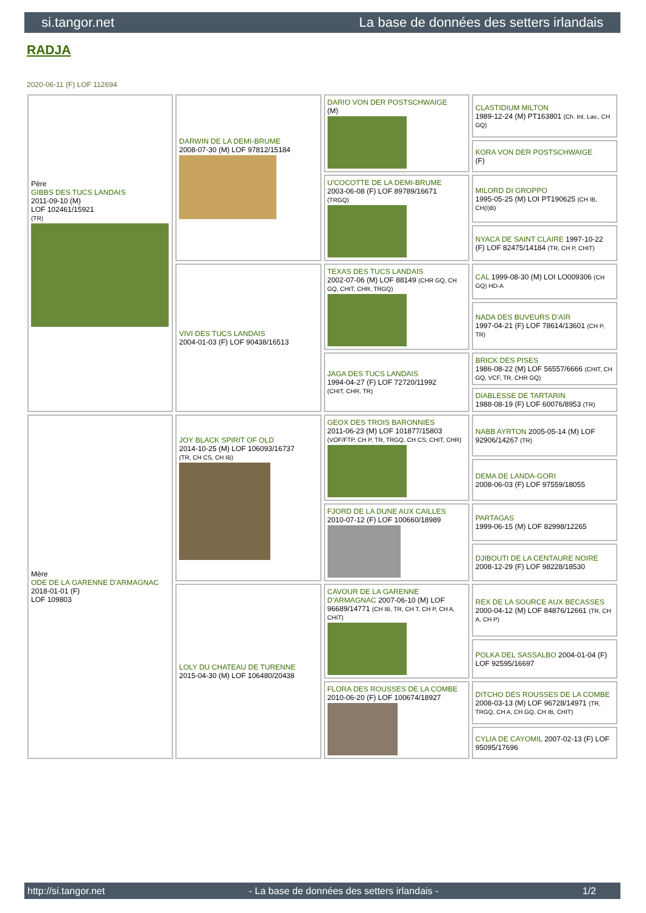si.tangor.net La base de données des setters irlandais
RADJA
2020-06-11 (F) LOF 112694
| Père GIBBS DES TUCS LANDAIS 2011-09-10 (M) LOF 102461/15921 (TR) | DARWIN DE LA DEMI-BRUME 2008-07-30 (M) LOF 97812/15184 | DARIO VON DER POSTSCHWAIGE (M) | CLASTIDIUM MILTON 1989-12-24 (M) PT163801 (Ch. Int. Lav., CH GQ) |
| | | | KORA VON DER POSTSCHWAIGE (F) |
| | | U'COCOTTE DE LA DEMI-BRUME 2003-06-08 (F) LOF 89789/16671 (TRGQ) | MILORD DI GROPPO 1995-05-25 (M) LOI PT190625 (CH IB, CH(I)B) |
| | | | NYACA DE SAINT CLAIRE 1997-10-22 (F) LOF 82475/14184 (TR, CH P, CHIT) |
| | VIVI DES TUCS LANDAIS 2004-01-03 (F) LOF 90438/16513 | TEXAS DES TUCS LANDAIS 2002-07-06 (M) LOF 88149 (CHR GQ, CH GQ, CHIT, CHR, TRGQ) | CAL 1999-08-30 (M) LOI LO009306 (CH GQ) HD-A |
| | | | NADA DES BUVEURS D'AIR 1997-04-21 (F) LOF 78614/13601 (CH P, TR) |
| | | JAGA DES TUCS LANDAIS 1994-04-27 (F) LOF 72720/11992 (CHIT, CHR, TR) | BRICK DES PISES 1986-08-22 (M) LOF 56557/6666 (CHIT, CH GQ, VCF, TR, CHR GQ) |
| | | | DIABLESSE DE TARTARIN 1988-08-19 (F) LOF 60076/8953 (TR) |
| Mère ODE DE LA GARENNE D'ARMAGNAC 2018-01-01 (F) LOF 109803 | JOY BLACK SPIRIT OF OLD 2014-10-25 (M) LOF 106093/16737 (TR, CH CS, CH IB) | GEOX DES TROIS BARONNIES 2011-06-23 (M) LOF 101877/15803 (VOF/FTP, CH P, TR, TRGQ, CH CS, CHIT, CHR) | NABB AYRTON 2005-05-14 (M) LOF 92906/14267 (TR) |
| | | | DEMA DE LANDA-GORI 2008-06-03 (F) LOF 97559/18055 |
| | | FJORD DE LA DUNE AUX CAILLES 2010-07-12 (F) LOF 100660/18989 | PARTAGAS 1999-06-15 (M) LOF 82998/12265 |
| | | | DJIBOUTI DE LA CENTAURE NOIRE 2008-12-29 (F) LOF 98228/18530 |
| | LOLY DU CHATEAU DE TURENNE 2015-04-30 (M) LOF 106480/20438 | CAVOUR DE LA GARENNE D'ARMAGNAC 2007-06-10 (M) LOF 96689/14771 (CH IB, TR, CH T, CH P, CH A, CHIT) | REX DE LA SOURCE AUX BECASSES 2000-04-12 (M) LOF 84876/12661 (TR, CH A, CH P) |
| | | | POLKA DEL SASSALBO 2004-01-04 (F) LOF 92595/16697 |
| | | FLORA DES ROUSSES DE LA COMBE 2010-06-20 (F) LOF 100674/18927 | DITCHO DES ROUSSES DE LA COMBE 2008-03-13 (M) LOF 96728/14971 (TR, TRGQ, CH A, CH GQ, CH IB, CHIT) |
| | | | CYLIA DE CAYOMIL 2007-02-13 (F) LOF 95095/17696 |
http://si.tangor.net - La base de données des setters irlandais - 1/2